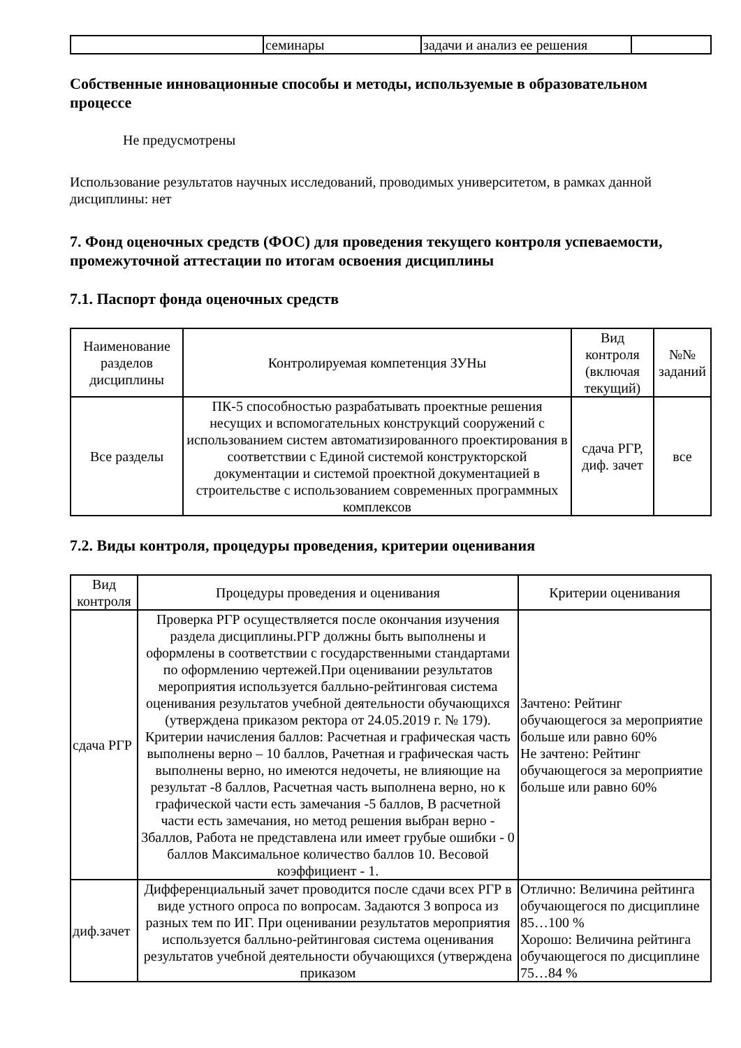| | семинары | задачи и анализ ее решения | |
Собственные инновационные способы и методы, используемые в образовательном процессе
Не предусмотрены
Использование результатов научных исследований, проводимых университетом, в рамках данной дисциплины: нет
7. Фонд оценочных средств (ФОС) для проведения текущего контроля успеваемости, промежуточной аттестации по итогам освоения дисциплины
7.1. Паспорт фонда оценочных средств
| Наименование разделов дисциплины | Контролируемая компетенция ЗУНы | Вид контроля (включая текущий) | №№ заданий |
| --- | --- | --- | --- |
| Все разделы | ПК-5 способностью разрабатывать проектные решения несущих и вспомогательных конструкций сооружений с использованием систем автоматизированного проектирования в соответствии с Единой системой конструкторской документации и системой проектной документацией в строительстве с использованием современных программных комплексов | сдача РГР, диф. зачет | все |
7.2. Виды контроля, процедуры проведения, критерии оценивания
| Вид контроля | Процедуры проведения и оценивания | Критерии оценивания |
| --- | --- | --- |
| сдача РГР | Проверка РГР осуществляется после окончания изучения раздела дисциплины.РГР должны быть выполнены и оформлены в соответствии с государственными стандартами по оформлению чертежей.При оценивании результатов мероприятия используется балльно-рейтинговая система оценивания результатов учебной деятельности обучающихся (утверждена приказом ректора от 24.05.2019 г. № 179). Критерии начисления баллов: Расчетная и графическая часть выполнены верно – 10 баллов, Рачетная и графическая часть выполнены верно, но имеются недочеты, не влияющие на результат -8 баллов, Расчетная часть выполнена верно, но к графической части есть замечания -5 баллов, В расчетной части есть замечания, но метод решения выбран верно - 3баллов, Работа не представлена или имеет грубые ошибки - 0 баллов Максимальное количество баллов 10. Весовой коэффициент - 1. | Зачтено: Рейтинг обучающегося за мероприятие больше или равно 60% Не зачтено: Рейтинг обучающегося за мероприятие больше или равно 60% |
| диф.зачет | Дифференциальный зачет проводится после сдачи всех РГР в виде устного опроса по вопросам. Задаются 3 вопроса из разных тем по ИГ. При оценивании результатов мероприятия используется балльно-рейтинговая система оценивания результатов учебной деятельности обучающихся (утверждена приказом | Отлично: Величина рейтинга обучающегося по дисциплине 85…100 % Хорошо: Величина рейтинга обучающегося по дисциплине 75…84 % |